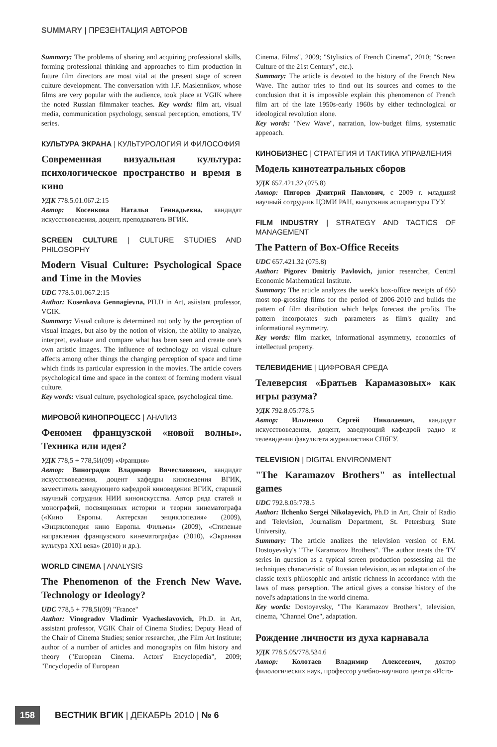SUMMARY | ПРЕЗЕНТАЦИЯ АВТОРОВ
Summary: The problems of sharing and acquiring professional skills, forming professional thinking and approaches to film production in future film directors are most vital at the present stage of screen culture development. The conversation with I.F. Maslennikov, whose films are very popular with the audience, took place at VGIK where the noted Russian filmmaker teaches. Key words: film art, visual media, communication psychology, sensual perception, emotions, TV series.
КУЛЬТУРА ЭКРАНА | КУЛЬТУРОЛОГИЯ И ФИЛОСОФИЯ
Современная визуальная культура: психологическое пространство и время в кино
УДК 778.5.01.067.2:15
Автор: Косенкова Наталья Геннадьевна, кандидат искусствоведения, доцент, преподаватель ВГИК.
SCREEN CULTURE | CULTURE STUDIES AND PHILOSOPHY
Modern Visual Culture: Psychological Space and Time in the Movies
UDC 778.5.01.067.2:15
Author: Kosenkova Gennagievna, PH.D in Art, asiistant professor, VGIK.
Summary: Visual culture is determined not only by the perception of visual images, but also by the notion of vision, the ability to analyze, interpret, evaluate and compare what has been seen and create one's own artistic images. The influence of technology on visual culture affects among other things the changing perception of space and time which finds its particular expression in the movies. The article covers psychological time and space in the context of forming modern visual culture.
Key words: visual culture, psychological space, psychological time.
МИРОВОЙ КИНОПРОЦЕСС | АНАЛИЗ
Феномен французской «новой волны». Техника или идея?
УДК 778,5 + 778,5И(09) «Франция»
Автор: Виноградов Владимир Вячеславович, кандидат искусствоведения, доцент кафедры киноведения ВГИК, заместитель заведующего кафедрой киноведения ВГИК, старший научный сотрудник НИИ киноискусства. Автор ряда статей и монографий, посвященных истории и теории кинематографа («Кино Европы. Актерская энциклопедия» (2009), «Энциклопедия кино Европы. Фильмы» (2009), «Стилевые направления французского кинематографа» (2010), «Экранная культура XXI века» (2010) и др.).
WORLD CINEMA | ANALYSIS
The Phenomenon of the French New Wave. Technology or Ideology?
UDC 778,5 + 778,5I(09) "France"
Author: Vinogradov Vladimir Vyacheslavovich, Ph.D. in Art, assistant professor, VGIK Chair of Cinema Studies; Deputy Head of the Chair of Cinema Studies; senior researcher, ,the Film Art Institute; author of a number of articles and monographs on film history and theory ("European Cinema. Actors' Encyclopedia", 2009; "Encyclopedia of European
Cinema. Films", 2009; "Stylistics of French Cinema", 2010; "Screen Culture of the 21st Century", etc.).
Summary: The article is devoted to the history of the French New Wave. The author tries to find out its sources and comes to the conclusion that it is impossible explain this phenomenon of French film art of the late 1950s-early 1960s by either technological or ideological revolution alone.
Key words: "New Wave", narration, low-budget films, systematic appeoach.
КИНОБИЗНЕС | СТРАТЕГИЯ И ТАКТИКА УПРАВЛЕНИЯ
Модель кинотеатральных сборов
УДК 657.421.32 (075.8)
Автор: Пигорев Дмитрий Павлович, с 2009 г. младший научный сотрудник ЦЭМИ РАН, выпускник аспирантуры ГУУ.
FILM INDUSTRY | STRATEGY AND TACTICS OF MANAGEMENT
The Pattern of Box-Office Receits
UDC 657.421.32 (075.8)
Author: Pigorev Dmitriy Pavlovich, junior researcher, Central Economic Mathematical Institute.
Summary: The article analyzes the week's box-office receipts of 650 most top-grossing films for the period of 2006-2010 and builds the pattern of film distribution which helps forecast the profits. The pattern incorporates such parameters as film's quality and informational asymmetry.
Key words: film market, informational asymmetry, economics of intellectual property.
ТЕЛЕВИДЕНИЕ | ЦИФРОВАЯ СРЕДА
Телеверсия «Братьев Карамазовых» как игры разума?
УДК 792.8.05:778.5
Автор: Ильченко Сергей Николаевич, кандидат искусствоведения, доцент, заведующий кафедрой радио и телевидения факультета журналистики СПбГУ.
TELEVISION | DIGITAL ENVIRONMENT
"The Karamazov Brothers" as intellectual games
UDC 792.8.05:778.5
Author: Ilchenko Sergei Nikolayevich, Ph.D in Art, Chair of Radio and Television, Journalism Department, St. Petersburg State University.
Summary: The article analizes the television version of F.M. Dostoyevsky's "The Karamazov Brothers". The author treats the TV series in question as a typical screen production possessing all the techniques characteristic of Russian television, as an adaptation of the classic text's philosophic and artistic richness in accordance with the laws of mass perseption. The artical gives a consise history of the novel's adaptations in the world cinema.
Key words: Dostoyevsky, "The Karamazov Brothers", television, cinema, "Channel One", adaptation.
Рождение личности из духа карнавала
УДК 778.5.05/778.534.6
Автор: Колотаев Владимир Алексеевич, доктор филологических наук, профессор учебно-научного центра «Исто-
158 ВЕСТНИК ВГИК | ДЕКАБРЬ 2010 | № 6